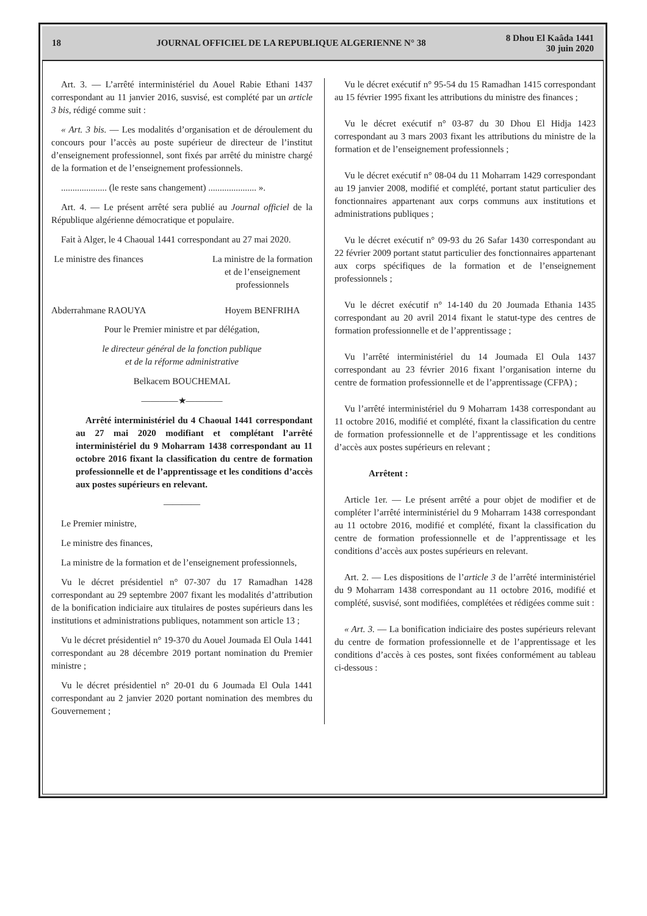18 JOURNAL OFFICIEL DE LA REPUBLIQUE ALGERIENNE N° 38 8 Dhou El Kaâda 1441
30 juin 2020
Art. 3. — L’arrêté interministériel du Aouel Rabie Ethani 1437 correspondant au 11 janvier 2016, susvisé, est complété par un article 3 bis, rédigé comme suit :
« Art. 3 bis. — Les modalités d’organisation et de déroulement du concours pour l’accès au poste supérieur de directeur de l’institut d’enseignement professionnel, sont fixés par arrêté du ministre chargé de la formation et de l’enseignement professionnels.
.................... (le reste sans changement) ..................... ».
Art. 4. — Le présent arrêté sera publié au Journal officiel de la République algérienne démocratique et populaire.
Fait à Alger, le 4 Chaoual 1441 correspondant au 27 mai 2020.
Le ministre des finances
Abderrahmane RAOUYA
La ministre de la formation
et de l’enseignement
professionnels
Hoyem BENFRIHA
Pour le Premier ministre et par délégation,
le directeur général de la fonction publique
et de la réforme administrative
Belkacem BOUCHEMAL
————★————
Arrêté interministériel du 4 Chaoual 1441 correspondant au 27 mai 2020 modifiant et complétant l’arrêté interministériel du 9 Moharram 1438 correspondant au 11 octobre 2016 fixant la classification du centre de formation professionnelle et de l’apprentissage et les conditions d’accès aux postes supérieurs en relevant.
————
Le Premier ministre,
Le ministre des finances,
La ministre de la formation et de l’enseignement professionnels,
Vu le décret présidentiel n° 07-307 du 17 Ramadhan 1428 correspondant au 29 septembre 2007 fixant les modalités d’attribution de la bonification indiciaire aux titulaires de postes supérieurs dans les institutions et administrations publiques, notamment son article 13 ;
Vu le décret présidentiel n° 19-370 du Aouel Joumada El Oula 1441 correspondant au 28 décembre 2019 portant nomination du Premier ministre ;
Vu le décret présidentiel n° 20-01 du 6 Joumada El Oula 1441 correspondant au 2 janvier 2020 portant nomination des membres du Gouvernement ;
Vu le décret exécutif n° 95-54 du 15 Ramadhan 1415 correspondant au 15 février 1995 fixant les attributions du ministre des finances ;
Vu le décret exécutif n° 03-87 du 30 Dhou El Hidja 1423 correspondant au 3 mars 2003 fixant les attributions du ministre de la formation et de l’enseignement professionnels ;
Vu le décret exécutif n° 08-04 du 11 Moharram 1429 correspondant au 19 janvier 2008, modifié et complété, portant statut particulier des fonctionnaires appartenant aux corps communs aux institutions et administrations publiques ;
Vu le décret exécutif n° 09-93 du 26 Safar 1430 correspondant au 22 février 2009 portant statut particulier des fonctionnaires appartenant aux corps spécifiques de la formation et de l’enseignement professionnels ;
Vu le décret exécutif n° 14-140 du 20 Joumada Ethania 1435 correspondant au 20 avril 2014 fixant le statut-type des centres de formation professionnelle et de l’apprentissage ;
Vu l’arrêté interministériel du 14 Joumada El Oula 1437 correspondant au 23 février 2016 fixant l’organisation interne du centre de formation professionnelle et de l’apprentissage (CFPA) ;
Vu l’arrêté interministériel du 9 Moharram 1438 correspondant au 11 octobre 2016, modifié et complété, fixant la classification du centre de formation professionnelle et de l’apprentissage et les conditions d’accès aux postes supérieurs en relevant ;
Arrêtent :
Article 1er. — Le présent arrêté a pour objet de modifier et de compléter l’arrêté interministériel du 9 Moharram 1438 correspondant au 11 octobre 2016, modifié et complété, fixant la classification du centre de formation professionnelle et de l’apprentissage et les conditions d’accès aux postes supérieurs en relevant.
Art. 2. — Les dispositions de l’article 3 de l’arrêté interministériel du 9 Moharram 1438 correspondant au 11 octobre 2016, modifié et complété, susvisé, sont modifiées, complétées et rédigées comme suit :
« Art. 3. — La bonification indiciaire des postes supérieurs relevant du centre de formation professionnelle et de l’apprentissage et les conditions d’accès à ces postes, sont fixées conformément au tableau ci-dessous :